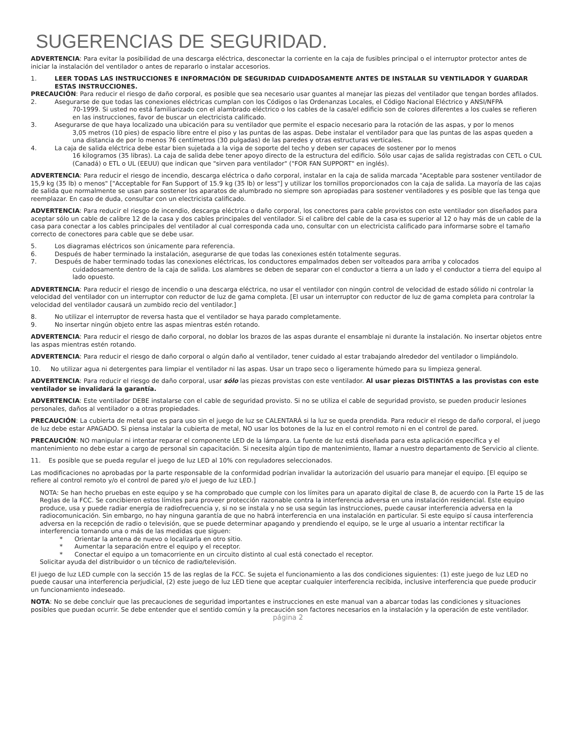SUGERENCIAS DE SEGURIDAD.
ADVERTENCIA: Para evitar la posibilidad de una descarga eléctrica, desconectar la corriente en la caja de fusibles principal o el interruptor protector antes de iniciar la instalación del ventilador o antes de repararlo o instalar accesorios.
1. LEER TODAS LAS INSTRUCCIONES E INFORMACIÓN DE SEGURIDAD CUIDADOSAMENTE ANTES DE INSTALAR SU VENTILADOR Y GUARDAR ESTAS INSTRUCCIONES.
PRECAUCIÓN: Para reducir el riesgo de daño corporal, es posible que sea necesario usar guantes al manejar las piezas del ventilador que tengan bordes afilados.
2. Asegurarse de que todas las conexiones eléctricas cumplan con los Códigos o las Ordenanzas Locales, el Código Nacional Eléctrico y ANSI/NFPA
70-1999. Si usted no está familiarizado con el alambrado eléctrico o los cables de la casa/el edificio son de colores diferentes a los cuales se refieren en las instrucciones, favor de buscar un electricista calificado.
3. Asegurarse de que haya localizado una ubicación para su ventilador que permite el espacio necesario para la rotación de las aspas, y por lo menos
3,05 metros (10 pies) de espacio libre entre el piso y las puntas de las aspas. Debe instalar el ventilador para que las puntas de las aspas queden a una distancia de por lo menos 76 centímetros (30 pulgadas) de las paredes y otras estructuras verticales.
4. La caja de salida eléctrica debe estar bien sujetada a la viga de soporte del techo y deben ser capaces de sostener por lo menos
16 kilogramos (35 libras). La caja de salida debe tener apoyo directo de la estructura del edificio. Sólo usar cajas de salida registradas con CETL o CUL (Canadá) o ETL o UL (EEUU) que indican que "sirven para ventilador" ("FOR FAN SUPPORT" en inglés).
ADVERTENCIA: Para reducir el riesgo de incendio, descarga eléctrica o daño corporal, instalar en la caja de salida marcada "Aceptable para sostener ventilador de 15,9 kg (35 lb) o menos" ["Acceptable for Fan Support of 15.9 kg (35 lb) or less"] y utilizar los tornillos proporcionados con la caja de salida. La mayoría de las cajas de salida que normalmente se usan para sostener los aparatos de alumbrado no siempre son apropiadas para sostener ventiladores y es posible que las tenga que reemplazar. En caso de duda, consultar con un electricista calificado.
ADVERTENCIA: Para reducir el riesgo de incendio, descarga eléctrica o daño corporal, los conectores para cable provistos con este ventilador son diseñados para aceptar sólo un cable de calibre 12 de la casa y dos cables principales del ventilador. Si el calibre del cable de la casa es superior al 12 o hay más de un cable de la casa para conectar a los cables principales del ventilador al cual corresponda cada uno, consultar con un electricista calificado para informarse sobre el tamaño correcto de conectores para cable que se debe usar.
5. Los diagramas eléctricos son únicamente para referencia.
6. Después de haber terminado la instalación, asegurarse de que todas las conexiones estén totalmente seguras.
7. Después de haber terminado todas las conexiones eléctricas, los conductores empalmados deben ser volteados para arriba y colocados
cuidadosamente dentro de la caja de salida. Los alambres se deben de separar con el conductor a tierra a un lado y el conductor a tierra del equipo al lado opuesto.
ADVERTENCIA: Para reducir el riesgo de incendio o una descarga eléctrica, no usar el ventilador con ningún control de velocidad de estado sólido ni controlar la velocidad del ventilador con un interruptor con reductor de luz de gama completa. [El usar un interruptor con reductor de luz de gama completa para controlar la velocidad del ventilador causará un zumbido recio del ventilador.]
8. No utilizar el interruptor de reversa hasta que el ventilador se haya parado completamente.
9. No insertar ningún objeto entre las aspas mientras estén rotando.
ADVERTENCIA: Para reducir el riesgo de daño corporal, no doblar los brazos de las aspas durante el ensamblaje ni durante la instalación. No insertar objetos entre las aspas mientras estén rotando.
ADVERTENCIA: Para reducir el riesgo de daño corporal o algún daño al ventilador, tener cuidado al estar trabajando alrededor del ventilador o limpiándolo.
10. No utilizar agua ni detergentes para limpiar el ventilador ni las aspas. Usar un trapo seco o ligeramente húmedo para su limpieza general.
ADVERTENCIA: Para reducir el riesgo de daño corporal, usar sólo las piezas provistas con este ventilador. Al usar piezas DISTINTAS a las provistas con este ventilador se invalidará la garantía.
ADVERTENCIA: Este ventilador DEBE instalarse con el cable de seguridad provisto. Si no se utiliza el cable de seguridad provisto, se pueden producir lesiones personales, daños al ventilador o a otras propiedades.
PRECAUCIÓN: La cubierta de metal que es para uso sin el juego de luz se CALENTARÁ si la luz se queda prendida. Para reducir el riesgo de daño corporal, el juego de luz debe estar APAGADO. Si piensa instalar la cubierta de metal, NO usar los botones de la luz en el control remoto ni en el control de pared.
PRECAUCIÓN: NO manipular ni intentar reparar el componente LED de la lámpara. La fuente de luz está diseñada para esta aplicación específica y el mantenimiento no debe estar a cargo de personal sin capacitación. Si necesita algún tipo de mantenimiento, llamar a nuestro departamento de Servicio al cliente.
11. Es posible que se pueda regular el juego de luz LED al 10% con reguladores seleccionados.
Las modificaciones no aprobadas por la parte responsable de la conformidad podrían invalidar la autorización del usuario para manejar el equipo. [El equipo se refiere al control remoto y/o el control de pared y/o el juego de luz LED.]
NOTA: Se han hecho pruebas en este equipo y se ha comprobado que cumple con los límites para un aparato digital de clase B, de acuerdo con la Parte 15 de las Reglas de la FCC. Se concibieron estos límites para proveer protección razonable contra la interferencia adversa en una instalación residencial. Este equipo produce, usa y puede radiar energía de radiofrecuencia y, si no se instala y no se usa según las instrucciones, puede causar interferencia adversa en la radiocomunicación. Sin embargo, no hay ninguna garantía de que no habrá interferencia en una instalación en particular. Si este equipo sí causa interferencia adversa en la recepción de radio o televisión, que se puede determinar apagando y prendiendo el equipo, se le urge al usuario a intentar rectificar la interferencia tomando una o más de las medidas que siguen:
* Orientar la antena de nuevo o localizarla en otro sitio.
* Aumentar la separación entre el equipo y el receptor.
* Conectar el equipo a un tomacorriente en un circuito distinto al cual está conectado el receptor.
Solicitar ayuda del distribuidor o un técnico de radio/televisión.
El juego de luz LED cumple con la sección 15 de las reglas de la FCC. Se sujeta el funcionamiento a las dos condiciones siguientes: (1) este juego de luz LED no puede causar una interferencia perjudicial, (2) este juego de luz LED tiene que aceptar cualquier interferencia recibida, inclusive interferencia que puede producir un funcionamiento indeseado.
NOTA: No se debe concluir que las precauciones de seguridad importantes e instrucciones en este manual van a abarcar todas las condiciones y situaciones posibles que puedan ocurrir. Se debe entender que el sentido común y la precaución son factores necesarios en la instalación y la operación de este ventilador.
página 2